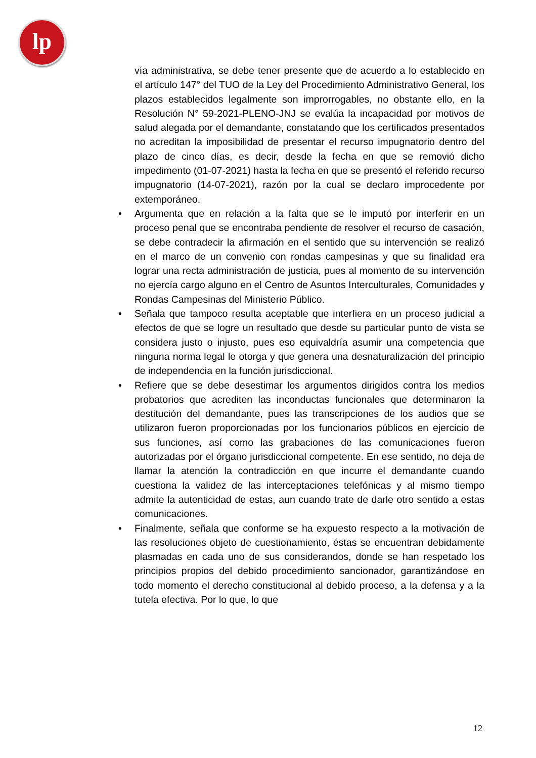lp
vía administrativa, se debe tener presente que de acuerdo a lo establecido en el artículo 147° del TUO de la Ley del Procedimiento Administrativo General, los plazos establecidos legalmente son improrrogables, no obstante ello, en la Resolución N° 59-2021-PLENO-JNJ se evalúa la incapacidad por motivos de salud alegada por el demandante, constatando que los certificados presentados no acreditan la imposibilidad de presentar el recurso impugnatorio dentro del plazo de cinco días, es decir, desde la fecha en que se removió dicho impedimento (01-07-2021) hasta la fecha en que se presentó el referido recurso impugnatorio (14-07-2021), razón por la cual se declaro improcedente por extemporáneo.
• Argumenta que en relación a la falta que se le imputó por interferir en un proceso penal que se encontraba pendiente de resolver el recurso de casación, se debe contradecir la afirmación en el sentido que su intervención se realizó en el marco de un convenio con rondas campesinas y que su finalidad era lograr una recta administración de justicia, pues al momento de su intervención no ejercía cargo alguno en el Centro de Asuntos Interculturales, Comunidades y Rondas Campesinas del Ministerio Público.
• Señala que tampoco resulta aceptable que interfiera en un proceso judicial a efectos de que se logre un resultado que desde su particular punto de vista se considera justo o injusto, pues eso equivaldría asumir una competencia que ninguna norma legal le otorga y que genera una desnaturalización del principio de independencia en la función jurisdiccional.
• Refiere que se debe desestimar los argumentos dirigidos contra los medios probatorios que acrediten las inconductas funcionales que determinaron la destitución del demandante, pues las transcripciones de los audios que se utilizaron fueron proporcionadas por los funcionarios públicos en ejercicio de sus funciones, así como las grabaciones de las comunicaciones fueron autorizadas por el órgano jurisdiccional competente. En ese sentido, no deja de llamar la atención la contradicción en que incurre el demandante cuando cuestiona la validez de las interceptaciones telefónicas y al mismo tiempo admite la autenticidad de estas, aun cuando trate de darle otro sentido a estas comunicaciones.
• Finalmente, señala que conforme se ha expuesto respecto a la motivación de las resoluciones objeto de cuestionamiento, éstas se encuentran debidamente plasmadas en cada uno de sus considerandos, donde se han respetado los principios propios del debido procedimiento sancionador, garantizándose en todo momento el derecho constitucional al debido proceso, a la defensa y a la tutela efectiva. Por lo que, lo que
12